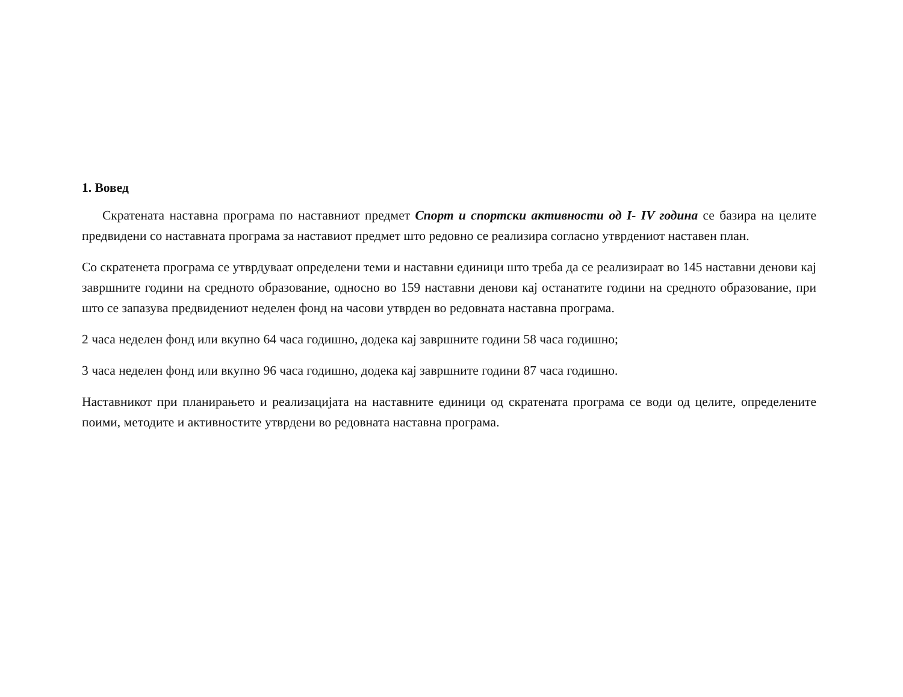1. Вовед
Скратената наставна програма по наставниот предмет Спорт и спортски активности од I- IV година се базира на целите предвидени со наставната програма за наставиот предмет што редовно се реализира согласно утврдениот наставен план.
Со скратенета програма се утврдуваат определени теми и наставни единици што треба да се реализираат во 145 наставни денови кај завршните години на средното образование, односно во 159 наставни денови кај останатите години на средното образование, при што се запазува предвидениот неделен фонд на часови утврден во редовната наставна програма.
2 часа неделен фонд или вкупно 64 часа годишно, додека кај завршните години 58 часа годишно;
3 часа неделен фонд или вкупно 96 часа годишно, додека кај завршните години 87 часа годишно.
Наставникот при планирањето и реализацијата на наставните единици од скратената програма се води од целите, определените поими, методите и активностите утврдени во редовната наставна програма.